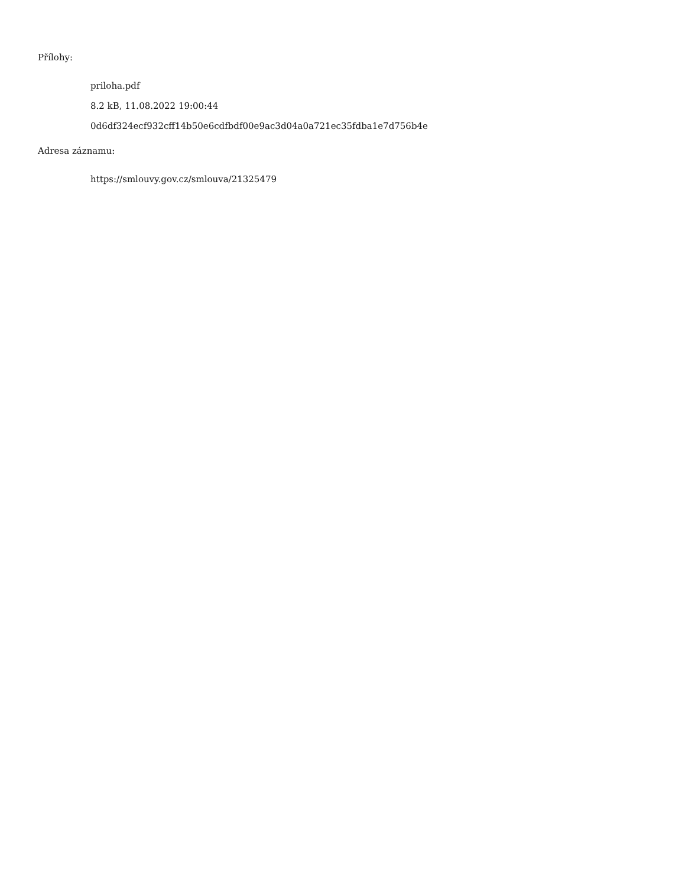Přílohy:
priloha.pdf
8.2 kB, 11.08.2022 19:00:44
0d6df324ecf932cff14b50e6cdfbdf00e9ac3d04a0a721ec35fdba1e7d756b4e
Adresa záznamu:
https://smlouvy.gov.cz/smlouva/21325479